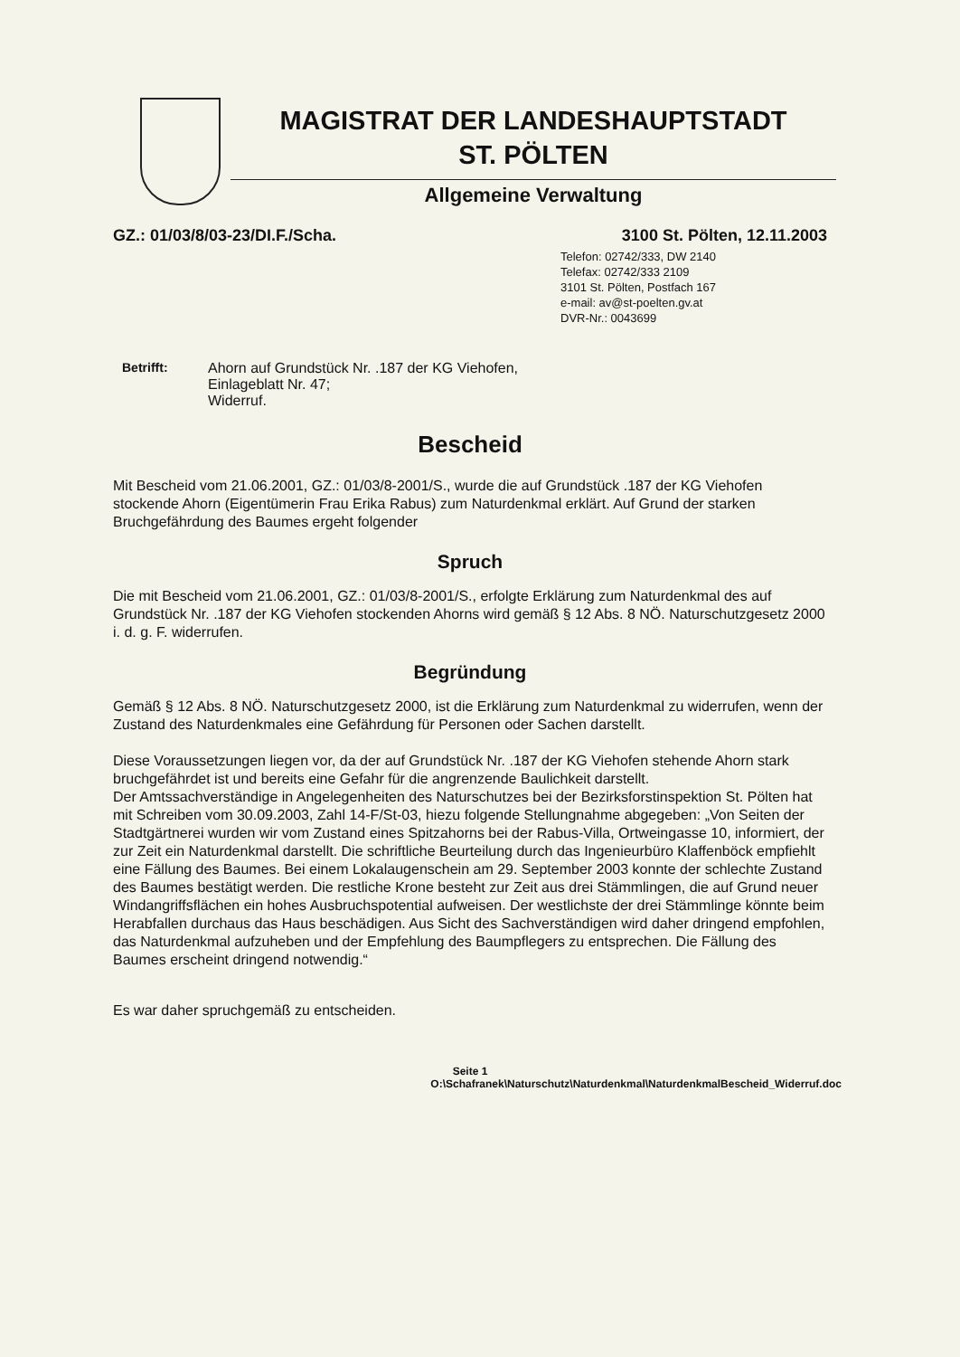MAGISTRAT DER LANDESHAUPTSTADT
ST. PÖLTEN
Allgemeine Verwaltung
GZ.: 01/03/8/03-23/DI.F./Scha. 3100 St. Pölten, 12.11.2003
Telefon: 02742/333, DW 2140
Telefax: 02742/333 2109
3101 St. Pölten, Postfach 167
e-mail: av@st-poelten.gv.at
DVR-Nr.: 0043699
Betrifft: Ahorn auf Grundstück Nr. .187 der KG Viehofen,
Einlageblatt Nr. 47;
Widerruf.
Bescheid
Mit Bescheid vom 21.06.2001, GZ.: 01/03/8-2001/S., wurde die auf Grundstück .187 der KG Viehofen stockende Ahorn (Eigentümerin Frau Erika Rabus) zum Naturdenkmal erklärt. Auf Grund der starken Bruchgefährdung des Baumes ergeht folgender
Spruch
Die mit Bescheid vom 21.06.2001, GZ.: 01/03/8-2001/S., erfolgte Erklärung zum Naturdenkmal des auf Grundstück Nr. .187 der KG Viehofen stockenden Ahorns wird gemäß § 12 Abs. 8 NÖ. Naturschutzgesetz 2000 i. d. g. F. widerrufen.
Begründung
Gemäß § 12 Abs. 8 NÖ. Naturschutzgesetz 2000, ist die Erklärung zum Naturdenkmal zu widerrufen, wenn der Zustand des Naturdenkmales eine Gefährdung für Personen oder Sachen darstellt.
Diese Voraussetzungen liegen vor, da der auf Grundstück Nr. .187 der KG Viehofen stehende Ahorn stark bruchgefährdet ist und bereits eine Gefahr für die angrenzende Baulichkeit darstellt.
Der Amtssachverständige in Angelegenheiten des Naturschutzes bei der Bezirksforstinspektion St. Pölten hat mit Schreiben vom 30.09.2003, Zahl 14-F/St-03, hiezu folgende Stellungnahme abgegeben: „Von Seiten der Stadtgärtnerei wurden wir vom Zustand eines Spitzahorns bei der Rabus-Villa, Ortweingasse 10, informiert, der zur Zeit ein Naturdenkmal darstellt. Die schriftliche Beurteilung durch das Ingenieurbüro Klaffenböck empfiehlt eine Fällung des Baumes. Bei einem Lokalaugenschein am 29. September 2003 konnte der schlechte Zustand des Baumes bestätigt werden. Die restliche Krone besteht zur Zeit aus drei Stämmlingen, die auf Grund neuer Windangriffsflächen ein hohes Ausbruchspotential aufweisen. Der westlichste der drei Stämmlinge könnte beim Herabfallen durchaus das Haus beschädigen. Aus Sicht des Sachverständigen wird daher dringend empfohlen, das Naturdenkmal aufzuheben und der Empfehlung des Baumpflegers zu entsprechen. Die Fällung des Baumes erscheint dringend notwendig.“
Es war daher spruchgemäß zu entscheiden.
Seite 1
O:\Schafranek\Naturschutz\Naturdenkmal\NaturdenkmalBescheid_Widerruf.doc